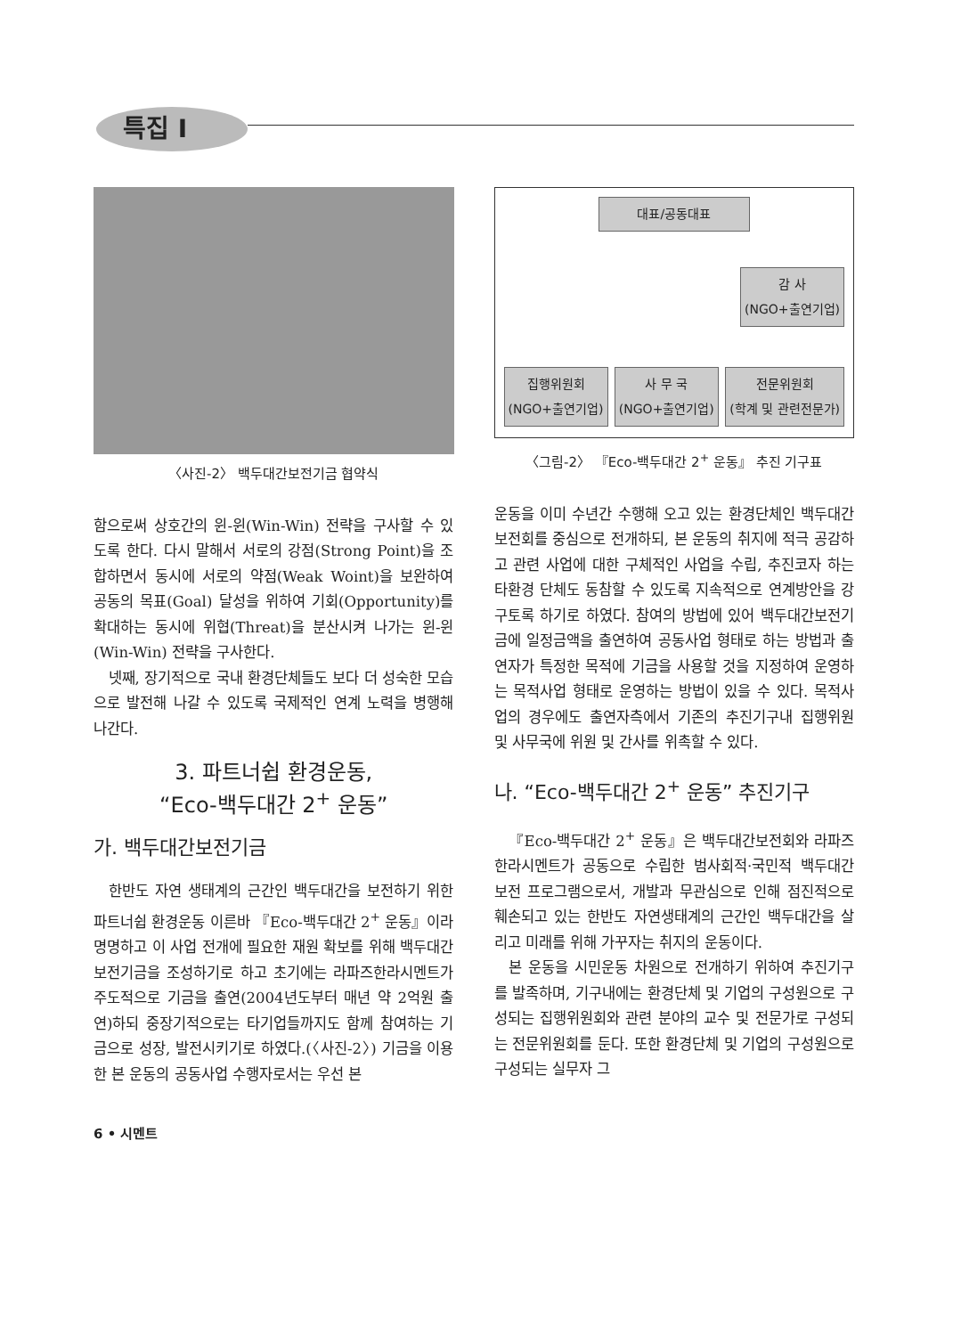특집 I
〈사진-2〉 백두대간보전기금 협약식
함으로써 상호간의 윈-윈(Win-Win) 전략을 구사할 수 있도록 한다. 다시 말해서 서로의 강점(Strong Point)을 조합하면서 동시에 서로의 약점(Weak Woint)을 보완하여 공동의 목표(Goal) 달성을 위하여 기회(Opportunity)를 확대하는 동시에 위협(Threat)을 분산시켜 나가는 윈-윈(Win-Win) 전략을 구사한다.
넷째, 장기적으로 국내 환경단체들도 보다 더 성숙한 모습으로 발전해 나갈 수 있도록 국제적인 연계 노력을 병행해 나간다.
3. 파트너쉽 환경운동,
“Eco-백두대간 2<sup>+</sup> 운동”
가. 백두대간보전기금
한반도 자연 생태계의 근간인 백두대간을 보전하기 위한 파트너쉽 환경운동 이른바 『Eco-백두대간 2<sup>+</sup> 운동』이라 명명하고 이 사업 전개에 필요한 재원 확보를 위해 백두대간보전기금을 조성하기로 하고 초기에는 라파즈한라시멘트가 주도적으로 기금을 출연(2004년도부터 매년 약 2억원 출연)하되 중장기적으로는 타기업들까지도 함께 참여하는 기금으로 성장, 발전시키기로 하였다.(〈사진-2〉) 기금을 이용한 본 운동의 공동사업 수행자로서는 우선 본
대표/공동대표
감 사
(NGO+출연기업)
집행위원회
(NGO+출연기업) 사 무 국
(NGO+출연기업) 전문위원회
(학계 및 관련전문가)
〈그림-2〉 『Eco-백두대간 2<sup>+</sup> 운동』 추진 기구표
운동을 이미 수년간 수행해 오고 있는 환경단체인 백두대간보전회를 중심으로 전개하되, 본 운동의 취지에 적극 공감하고 관련 사업에 대한 구체적인 사업을 수립, 추진코자 하는 타환경 단체도 동참할 수 있도록 지속적으로 연계방안을 강구토록 하기로 하였다. 참여의 방법에 있어 백두대간보전기금에 일정금액을 출연하여 공동사업 형태로 하는 방법과 출연자가 특정한 목적에 기금을 사용할 것을 지정하여 운영하는 목적사업 형태로 운영하는 방법이 있을 수 있다. 목적사업의 경우에도 출연자측에서 기존의 추진기구내 집행위원 및 사무국에 위원 및 간사를 위촉할 수 있다.
나. “Eco-백두대간 2<sup>+</sup> 운동” 추진기구
『Eco-백두대간 2<sup>+</sup> 운동』은 백두대간보전회와 라파즈한라시멘트가 공동으로 수립한 범사회적·국민적 백두대간 보전 프로그램으로서, 개발과 무관심으로 인해 점진적으로 훼손되고 있는 한반도 자연생태계의 근간인 백두대간을 살리고 미래를 위해 가꾸자는 취지의 운동이다.
본 운동을 시민운동 차원으로 전개하기 위하여 추진기구를 발족하며, 기구내에는 환경단체 및 기업의 구성원으로 구성되는 집행위원회와 관련 분야의 교수 및 전문가로 구성되는 전문위원회를 둔다. 또한 환경단체 및 기업의 구성원으로 구성되는 실무자 그
6 • 시멘트